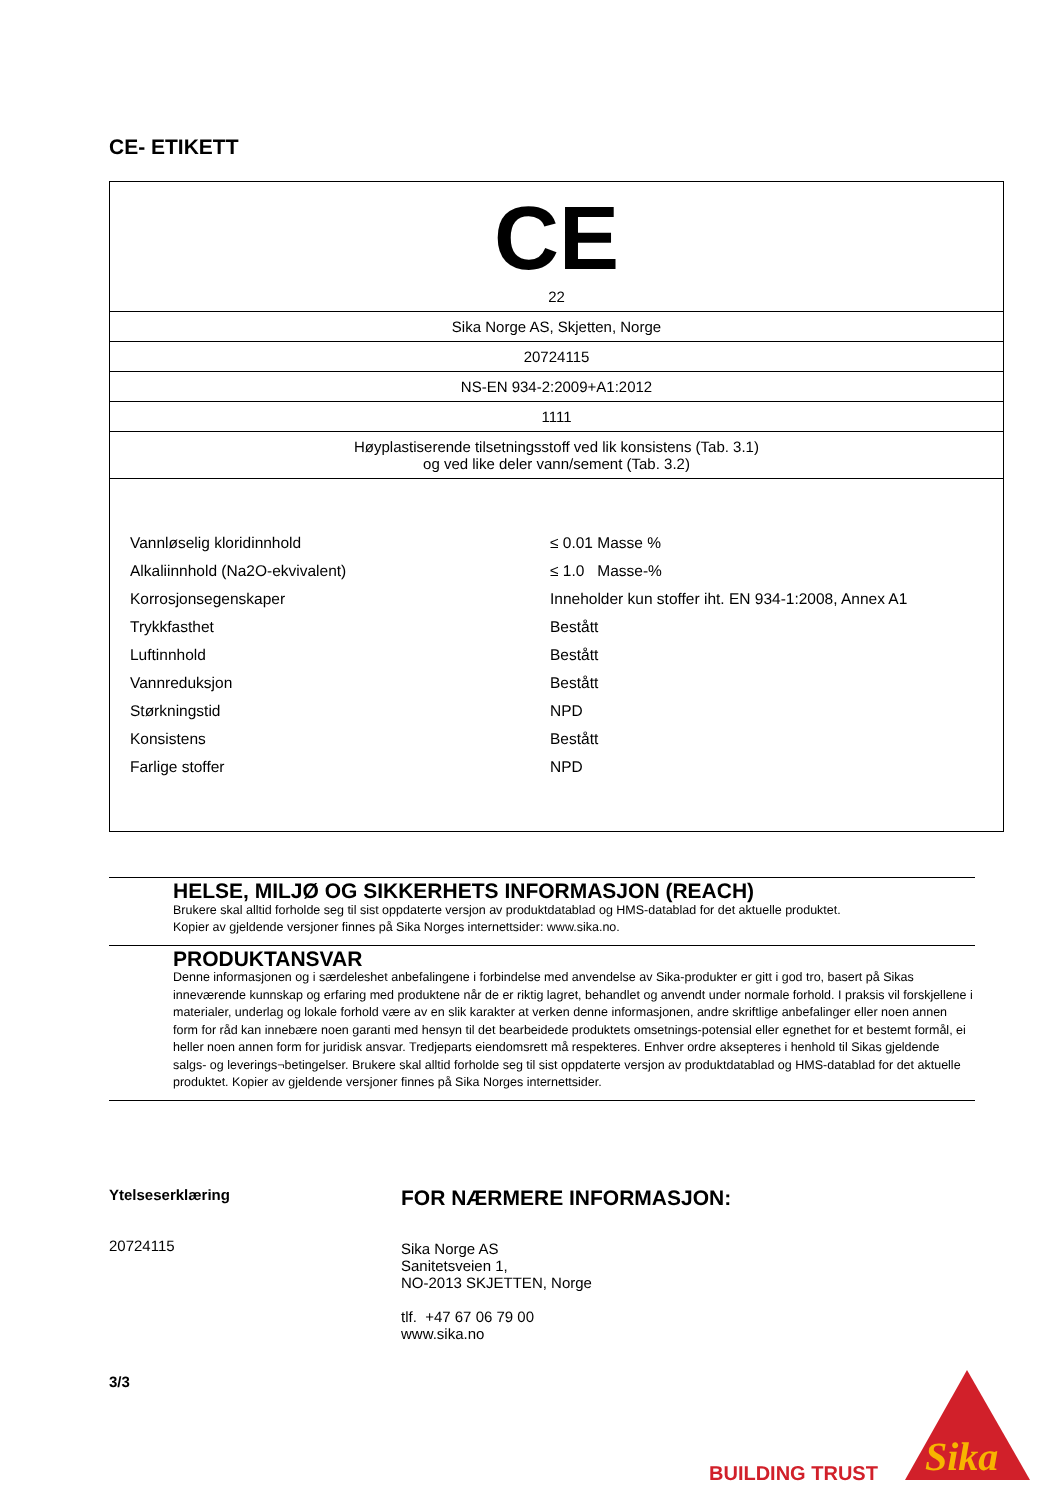CE- ETIKETT
| CE 22 |
| Sika Norge AS, Skjetten, Norge |
| 20724115 |
| NS-EN 934-2:2009+A1:2012 |
| 1111 |
| Høyplastiserende tilsetningsstoff ved lik konsistens (Tab. 3.1) og ved like deler vann/sement (Tab. 3.2) |
| / Vannløselig kloridinnhold / ≤ 0.01 Masse % / / Alkaliinnhold (Na2O-ekvivalent) / ≤ 1.0 Masse-% / / Korrosjonsegenskaper / Inneholder kun stoffer iht. EN 934-1:2008, Annex A1 / / Trykkfasthet / Bestått / / Luftinnhold / Bestått / / Vannreduksjon / Bestått / / Størkningstid / NPD / / Konsistens / Bestått / / Farlige stoffer / NPD / |
HELSE, MILJØ OG SIKKERHETS INFORMASJON (REACH)
Brukere skal alltid forholde seg til sist oppdaterte versjon av produktdatablad og HMS-datablad for det aktuelle produktet.
Kopier av gjeldende versjoner finnes på Sika Norges internettsider: www.sika.no.
PRODUKTANSVAR
Denne informasjonen og i særdeleshet anbefalingene i forbindelse med anvendelse av Sika-produkter er gitt i god tro, basert på Sikas inneværende kunnskap og erfaring med produktene når de er riktig lagret, behandlet og anvendt under normale forhold. I praksis vil forskjellene i materialer, underlag og lokale forhold være av en slik karakter at verken denne informasjonen, andre skriftlige anbefalinger eller noen annen form for råd kan innebære noen garanti med hensyn til det bearbeidede produktets omsetnings-potensial eller egnethet for et bestemt formål, ei heller noen annen form for juridisk ansvar. Tredjeparts eiendomsrett må respekteres. Enhver ordre aksepteres i henhold til Sikas gjeldende salgs- og leverings¬betingelser. Brukere skal alltid forholde seg til sist oppdaterte versjon av produktdatablad og HMS-datablad for det aktuelle produktet. Kopier av gjeldende versjoner finnes på Sika Norges internettsider.
Ytelseserklæring
20724115
3/3
FOR NÆRMERE INFORMASJON:
Sika Norge AS
Sanitetsveien 1,
NO-2013 SKJETTEN, Norge
tlf. +47 67 06 79 00
www.sika.no
BUILDING TRUST
Sika